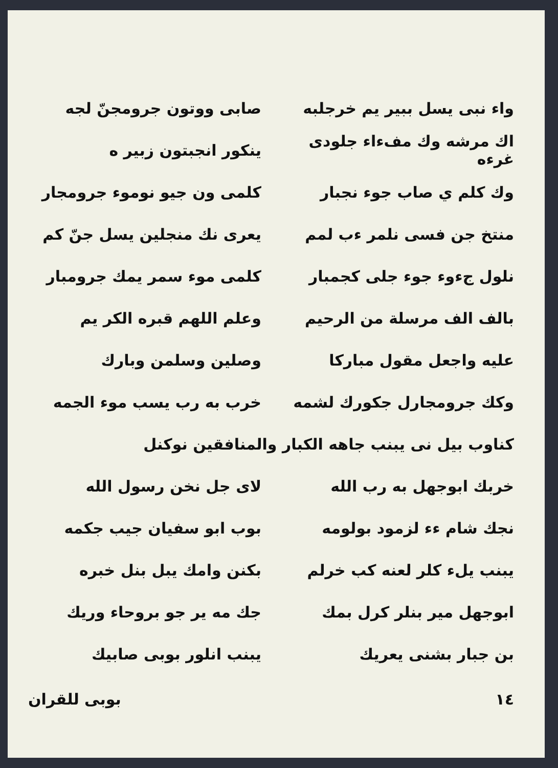صابى ووتون جرومجنّ لجه واء نبى يسل ببير يم خرجلبه
ينكور انجبتون زبير ه اك مرشه وك مفءاء جلودى غرءه
كلمى ون جيو نوموء جرومجار وك كلم ي صاب جوء نجبار
يعرى نك منجلين يسل جنّ كم منتخ جن فسى نلمر ءب لمم
كلمى موء سمر يمك جرومبار نلول جءوء جوء جلى كجمبار
وعلم اللهم قبره الكر يم بالف الف مرسلة من الرحيم
وصلين وسلمن وبارك عليه واجعل مقول مباركا
خرب به رب يسب موء الجمه وكك جرومجارل جكورك لشمه
كناوب بيل نى يبنب جاهه الكبار والمنافقين نوكنل
لاى جل نخن رسول الله خربك ابوجهل به رب الله
بوب ابو سفيان جيب جكمه نجك شام ءء لزمود بولومه
بكنن وامك يبل بنل خبره يبنب يلء كلر لعنه كب خرلم
جك مه ير جو بروحاء وريك ابوجهل مير بنلر كرل بمك
يبنب انلور بوبى صابيك بن جبار بشنى يعريك
١٤ بوبى للقران